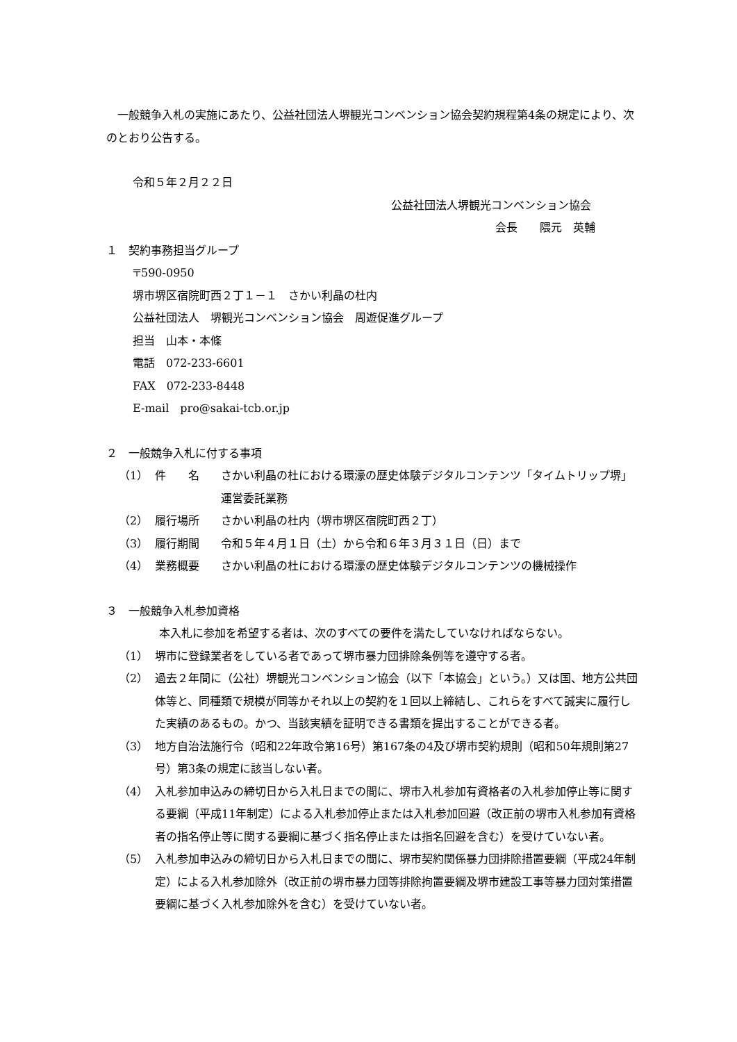一般競争入札の実施にあたり、公益社団法人堺観光コンベンション協会契約規程第4条の規定により、次のとおり公告する。
令和５年２月２２日
公益社団法人堺観光コンベンション協会
会長　　隈元　英輔
１　契約事務担当グループ
〒590‐0950
堺市堺区宿院町西２丁１－１　さかい利晶の杜内
公益社団法人　堺観光コンベンション協会　周遊促進グループ
担当　山本・本條
電話　072‐233‐6601
FAX　072‐233‐8448
E-mail　pro@sakai-tcb.or.jp
２　一般競争入札に付する事項
（1） 件　　名 さかい利晶の杜における環濠の歴史体験デジタルコンテンツ「タイムトリップ堺」運営委託業務
（2） 履行場所 さかい利晶の杜内（堺市堺区宿院町西２丁）
（3） 履行期間 令和５年４月１日（土）から令和６年３月３１日（日）まで
（4） 業務概要 さかい利晶の杜における環濠の歴史体験デジタルコンテンツの機械操作
３　一般競争入札参加資格
本入札に参加を希望する者は、次のすべての要件を満たしていなければならない。
（1） 堺市に登録業者をしている者であって堺市暴力団排除条例等を遵守する者。
（2） 過去２年間に（公社）堺観光コンベンション協会（以下「本協会」という。）又は国、地方公共団体等と、同種類で規模が同等かそれ以上の契約を１回以上締結し、これらをすべて誠実に履行した実績のあるもの。かつ、当該実績を証明できる書類を提出することができる者。
（3） 地方自治法施行令（昭和22年政令第16号）第167条の4及び堺市契約規則（昭和50年規則第27号）第3条の規定に該当しない者。
（4） 入札参加申込みの締切日から入札日までの間に、堺市入札参加有資格者の入札参加停止等に関する要綱（平成11年制定）による入札参加停止または入札参加回避（改正前の堺市入札参加有資格者の指名停止等に関する要綱に基づく指名停止または指名回避を含む）を受けていない者。
（5） 入札参加申込みの締切日から入札日までの間に、堺市契約関係暴力団排除措置要綱（平成24年制定）による入札参加除外（改正前の堺市暴力団等排除拘置要綱及堺市建設工事等暴力団対策措置要綱に基づく入札参加除外を含む）を受けていない者。